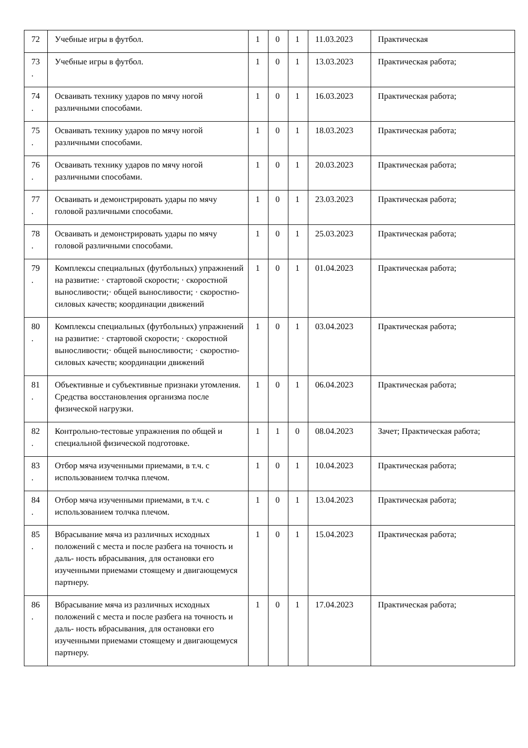| 72 | Учебные игры в футбол. | 1 | 0 | 1 | 11.03.2023 | Практическая |
| 73 . | Учебные игры в футбол. | 1 | 0 | 1 | 13.03.2023 | Практическая работа; |
| 74 . | Осваивать технику ударов по мячу ногой различными способами. | 1 | 0 | 1 | 16.03.2023 | Практическая работа; |
| 75 . | Осваивать технику ударов по мячу ногой различными способами. | 1 | 0 | 1 | 18.03.2023 | Практическая работа; |
| 76 . | Осваивать технику ударов по мячу ногой различными способами. | 1 | 0 | 1 | 20.03.2023 | Практическая работа; |
| 77 . | Осваивать и демонстрировать удары по мячу головой различными способами. | 1 | 0 | 1 | 23.03.2023 | Практическая работа; |
| 78 . | Осваивать и демонстрировать удары по мячу головой различными способами. | 1 | 0 | 1 | 25.03.2023 | Практическая работа; |
| 79 . | Комплексы специальных (футбольных) упражнений на развитие: · стартовой скорости; · скоростной выносливости;· общей выносливости; · скоростно-силовых качеств; координации движений | 1 | 0 | 1 | 01.04.2023 | Практическая работа; |
| 80 . | Комплексы специальных (футбольных) упражнений на развитие: · стартовой скорости; · скоростной выносливости;· общей выносливости; · скоростно-силовых качеств; координации движений | 1 | 0 | 1 | 03.04.2023 | Практическая работа; |
| 81 . | Объективные и субъективные признаки утомления. Средства восстановления организма после физической нагрузки. | 1 | 0 | 1 | 06.04.2023 | Практическая работа; |
| 82 . | Контрольно-тестовые упражнения по общей и специальной физической подготовке. | 1 | 1 | 0 | 08.04.2023 | Зачет; Практическая работа; |
| 83 . | Отбор мяча изученными приемами, в т.ч. с использованием толчка плечом. | 1 | 0 | 1 | 10.04.2023 | Практическая работа; |
| 84 . | Отбор мяча изученными приемами, в т.ч. с использованием толчка плечом. | 1 | 0 | 1 | 13.04.2023 | Практическая работа; |
| 85 . | Вбрасывание мяча из различных исходных положений с места и после разбега на точность и даль- ность вбрасывания, для остановки его изученными приемами стоящему и двигающемуся партнеру. | 1 | 0 | 1 | 15.04.2023 | Практическая работа; |
| 86 . | Вбрасывание мяча из различных исходных положений с места и после разбега на точность и даль- ность вбрасывания, для остановки его изученными приемами стоящему и двигающемуся партнеру. | 1 | 0 | 1 | 17.04.2023 | Практическая работа; |